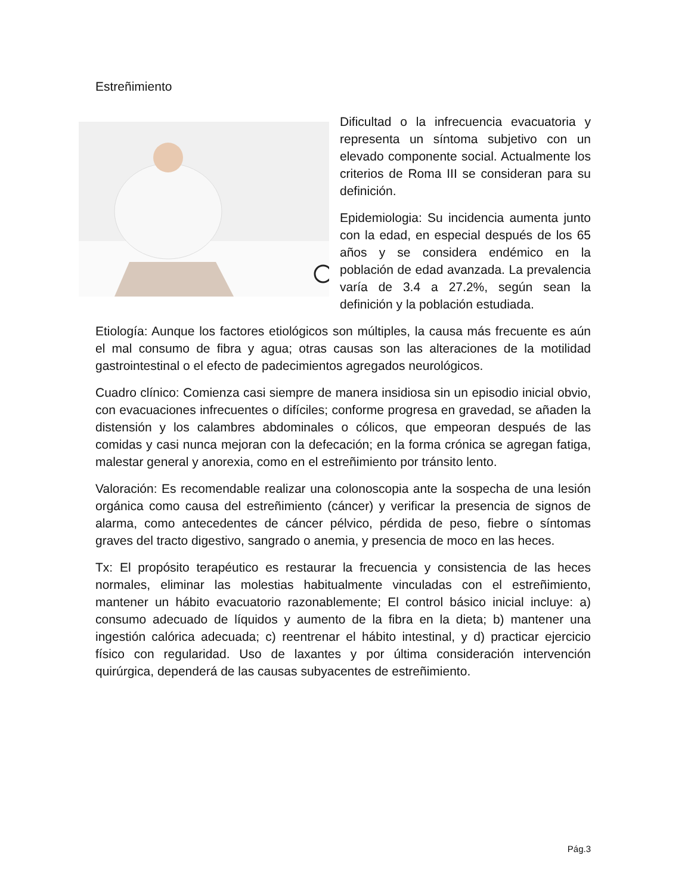Estreñimiento
Dificultad o la infrecuencia evacuatoria y representa un síntoma subjetivo con un elevado componente social. Actualmente los criterios de Roma III se consideran para su definición.
Epidemiologia: Su incidencia aumenta junto con la edad, en especial después de los 65 años y se considera endémico en la población de edad avanzada. La prevalencia varía de 3.4 a 27.2%, según sean la definición y la población estudiada.
Etiología: Aunque los factores etiológicos son múltiples, la causa más frecuente es aún el mal consumo de fibra y agua; otras causas son las alteraciones de la motilidad gastrointestinal o el efecto de padecimientos agregados neurológicos.
Cuadro clínico: Comienza casi siempre de manera insidiosa sin un episodio inicial obvio, con evacuaciones infrecuentes o difíciles; conforme progresa en gravedad, se añaden la distensión y los calambres abdominales o cólicos, que empeoran después de las comidas y casi nunca mejoran con la defecación; en la forma crónica se agregan fatiga, malestar general y anorexia, como en el estreñimiento por tránsito lento.
Valoración: Es recomendable realizar una colonoscopia ante la sospecha de una lesión orgánica como causa del estreñimiento (cáncer) y verificar la presencia de signos de alarma, como antecedentes de cáncer pélvico, pérdida de peso, fiebre o síntomas graves del tracto digestivo, sangrado o anemia, y presencia de moco en las heces.
Tx: El propósito terapéutico es restaurar la frecuencia y consistencia de las heces normales, eliminar las molestias habitualmente vinculadas con el estreñimiento, mantener un hábito evacuatorio razonablemente; El control básico inicial incluye: a) consumo adecuado de líquidos y aumento de la fibra en la dieta; b) mantener una ingestión calórica adecuada; c) reentrenar el hábito intestinal, y d) practicar ejercicio físico con regularidad. Uso de laxantes y por última consideración intervención quirúrgica, dependerá de las causas subyacentes de estreñimiento.
Pág.3